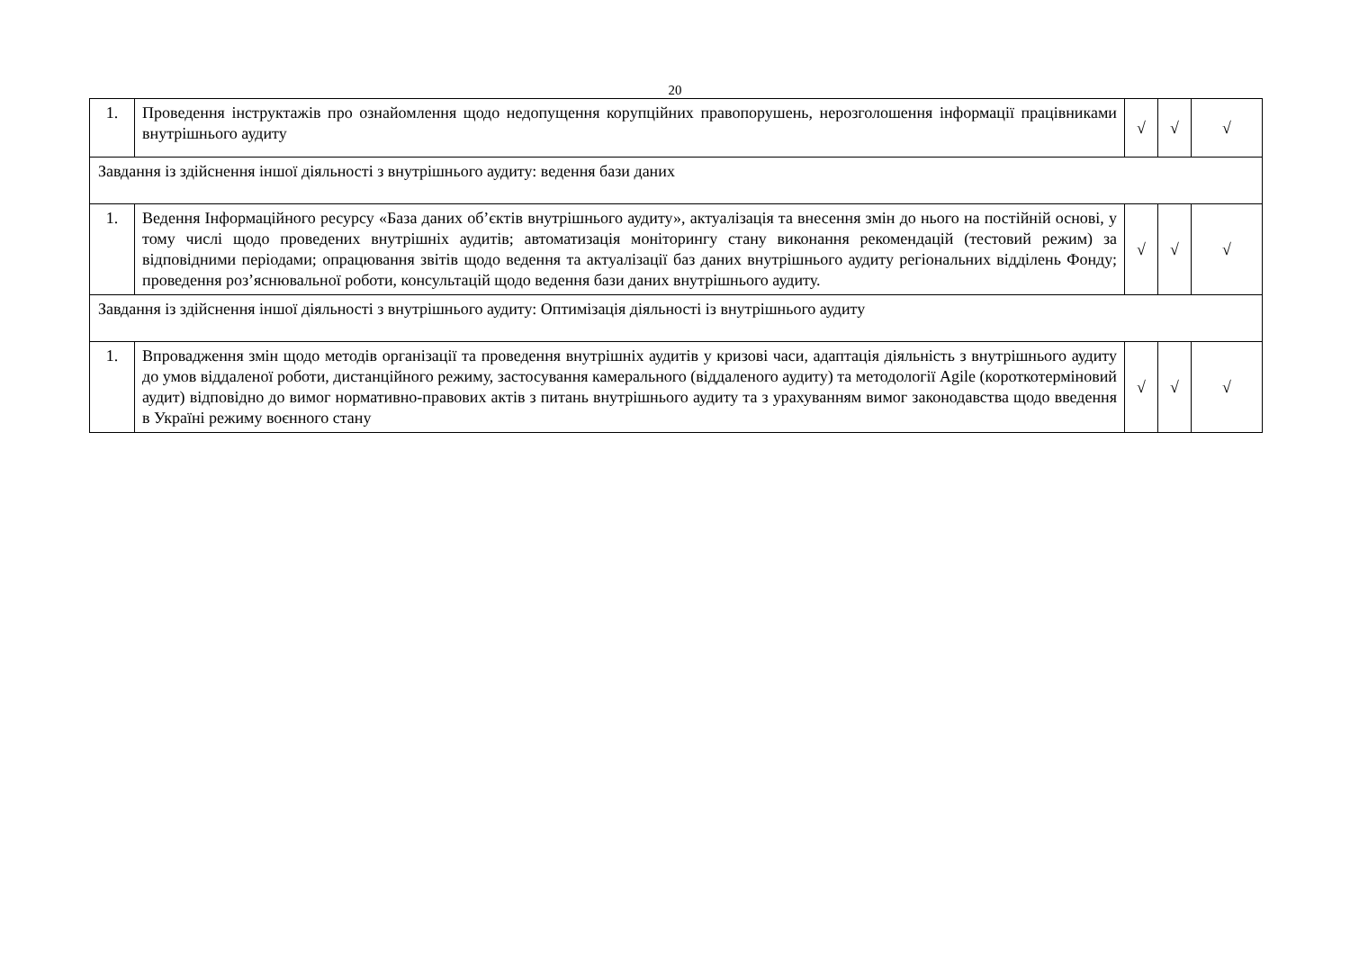20
| 1. | Проведення інструктажів про ознайомлення щодо недопущення корупційних правопорушень, нерозголошення інформації працівниками внутрішнього аудиту | √ | √ | √ |
| Завдання із здійснення іншої діяльності з внутрішнього аудиту: ведення бази даних | | | | |
| 1. | Ведення Інформаційного ресурсу «База даних об’єктів внутрішнього аудиту», актуалізація та внесення змін до нього на постійній основі, у тому числі щодо проведених внутрішніх аудитів; автоматизація моніторингу стану виконання рекомендацій (тестовий режим) за відповідними періодами; опрацювання звітів щодо ведення та актуалізації баз даних внутрішнього аудиту регіональних відділень Фонду; проведення роз’яснювальної роботи, консультацій щодо ведення бази даних внутрішнього аудиту. | √ | √ | √ |
| Завдання із здійснення іншої діяльності з внутрішнього аудиту: Оптимізація діяльності із внутрішнього аудиту | | | | |
| 1. | Впровадження змін щодо методів організації та проведення внутрішніх аудитів у кризові часи, адаптація діяльність з внутрішнього аудиту до умов віддаленої роботи, дистанційного режиму, застосування камерального (віддаленого аудиту) та методології Agile (короткотерміновий аудит) відповідно до вимог нормативно-правових актів з питань внутрішнього аудиту та з урахуванням вимог законодавства щодо введення в Україні режиму воєнного стану | √ | √ | √ |